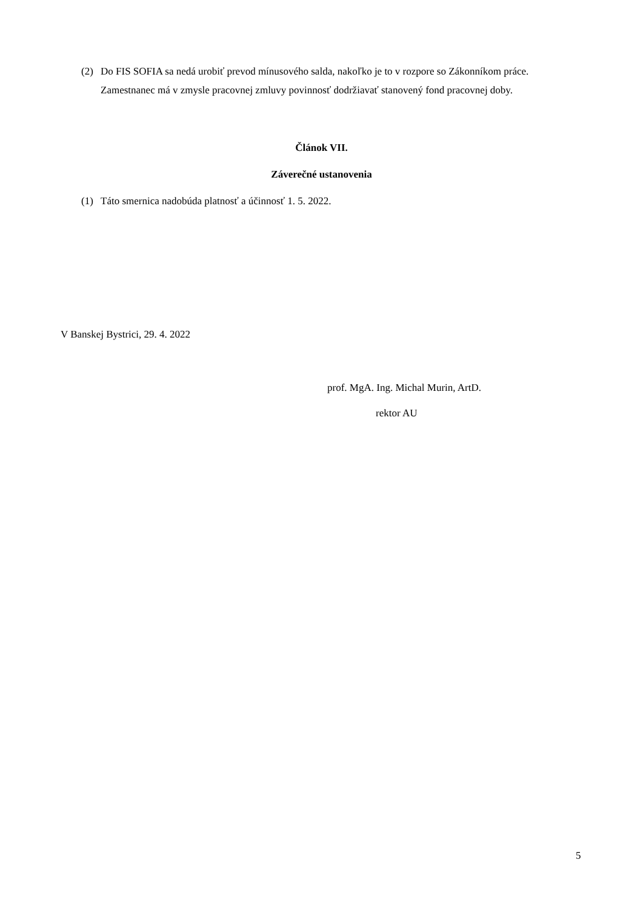(2) Do FIS SOFIA sa nedá urobiť prevod mínusového salda, nakoľko je to v rozpore so Zákonníkom práce. Zamestnanec má v zmysle pracovnej zmluvy povinnosť dodržiavať stanovený fond pracovnej doby.
Článok VII.
Záverečné ustanovenia
(1) Táto smernica nadobúda platnosť a účinnosť 1. 5. 2022.
V Banskej Bystrici, 29. 4. 2022
prof. MgA. Ing. Michal Murin, ArtD.
rektor AU
5